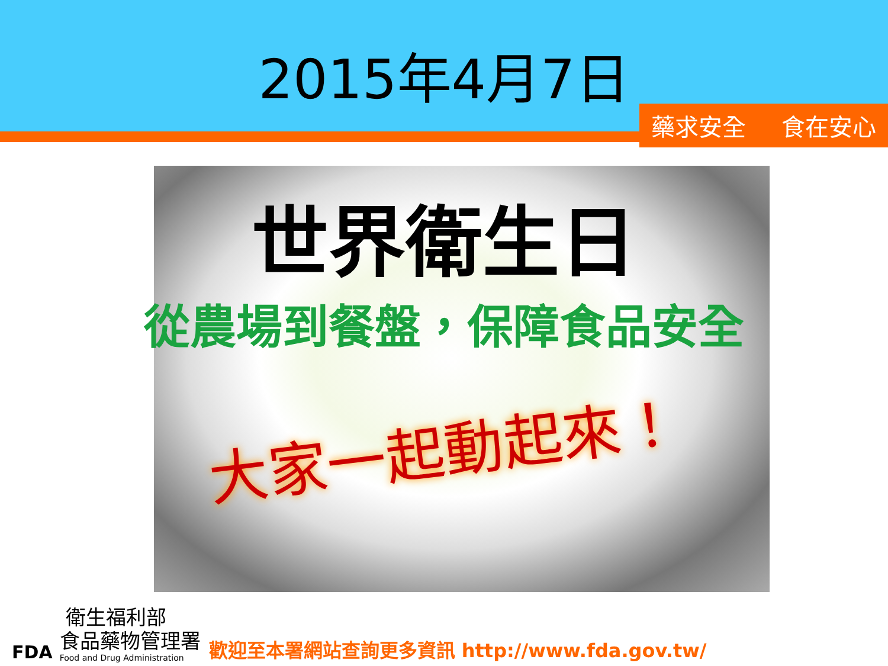2015年4月7日
藥求安全 食在安心
世界衛生日
從農場到餐盤，保障食品安全
大家一起動起來！
FDA
衛生福利部
食品藥物管理署
Food and Drug Administration
歡迎至本署網站查詢更多資訊 http://www.fda.gov.tw/